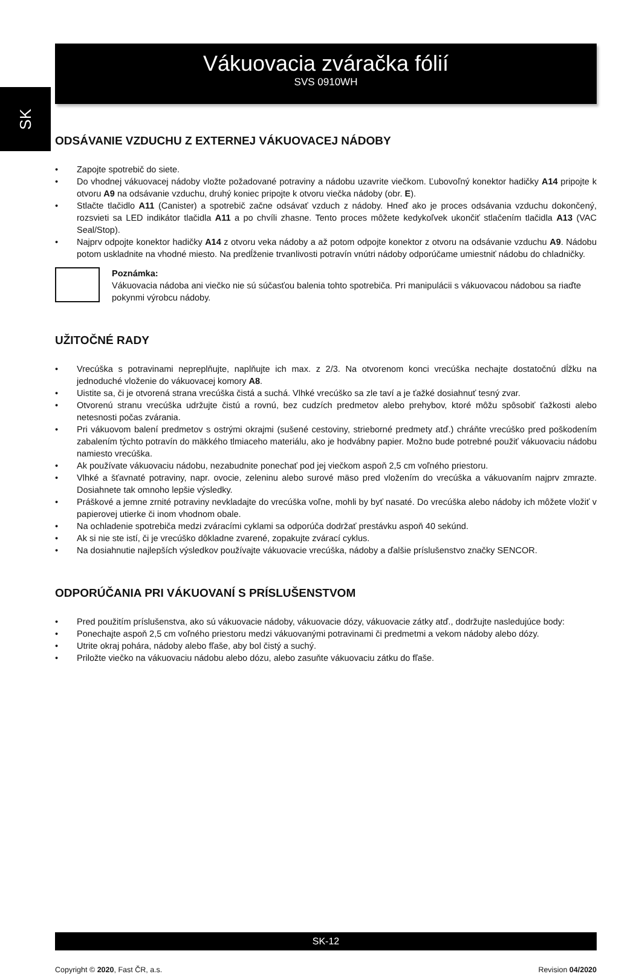SK
Vákuovacia zváračka fólií
SVS 0910WH
ODSÁVANIE VZDUCHU Z EXTERNEJ VÁKUOVACEJ NÁDOBY
Zapojte spotrebič do siete.
Do vhodnej vákuovacej nádoby vložte požadované potraviny a nádobu uzavrite viečkom. Ľubovoľný konektor hadičky A14 pripojte k otvoru A9 na odsávanie vzduchu, druhý koniec pripojte k otvoru viečka nádoby (obr. E).
Stlačte tlačidlo A11 (Canister) a spotrebič začne odsávať vzduch z nádoby. Hneď ako je proces odsávania vzduchu dokončený, rozsvieti sa LED indikátor tlačidla A11 a po chvíli zhasne. Tento proces môžete kedykoľvek ukončiť stlačením tlačidla A13 (VAC Seal/Stop).
Najprv odpojte konektor hadičky A14 z otvoru veka nádoby a až potom odpojte konektor z otvoru na odsávanie vzduchu A9. Nádobu potom uskladnite na vhodné miesto. Na predĺženie trvanlivosti potravín vnútri nádoby odporúčame umiestniť nádobu do chladničky.
Poznámka:
Vákuovacia nádoba ani viečko nie sú súčasťou balenia tohto spotrebiča. Pri manipulácii s vákuovacou nádobou sa riaďte pokynmi výrobcu nádoby.
UŽITOČNÉ RADY
Vrecúška s potravinami nepreplňujte, naplňujte ich max. z 2/3. Na otvorenom konci vrecúška nechajte dostatočnú dĺžku na jednoduché vloženie do vákuovacej komory A8.
Uistite sa, či je otvorená strana vrecúška čistá a suchá. Vlhké vrecúško sa zle taví a je ťažké dosiahnuť tesný zvar.
Otvorenú stranu vrecúška udržujte čistú a rovnú, bez cudzích predmetov alebo prehybov, ktoré môžu spôsobiť ťažkosti alebo netesnosti počas zvárania.
Pri vákuovom balení predmetov s ostrými okrajmi (sušené cestoviny, strieborné predmety atď.) chráňte vrecúško pred poškodením zabalením týchto potravín do mäkkého tlmiaceho materiálu, ako je hodvábny papier. Možno bude potrebné použiť vákuovaciu nádobu namiesto vrecúška.
Ak používate vákuovaciu nádobu, nezabudnite ponechať pod jej viečkom aspoň 2,5 cm voľného priestoru.
Vlhké a šťavnaté potraviny, napr. ovocie, zeleninu alebo surové mäso pred vložením do vrecúška a vákuovaním najprv zmrazte. Dosiahnete tak omnoho lepšie výsledky.
Práškové a jemne zrnité potraviny nevkladajte do vrecúška voľne, mohli by byť nasaté. Do vrecúška alebo nádoby ich môžete vložiť v papierovej utierke či inom vhodnom obale.
Na ochladenie spotrebiča medzi zváracími cyklami sa odporúča dodržať prestávku aspoň 40 sekúnd.
Ak si nie ste istí, či je vrecúško dôkladne zvarené, zopakujte zvárací cyklus.
Na dosiahnutie najlepších výsledkov používajte vákuovacie vrecúška, nádoby a ďalšie príslušenstvo značky SENCOR.
ODPORÚČANIA PRI VÁKUOVANÍ S PRÍSLUŠENSTVOM
Pred použitím príslušenstva, ako sú vákuovacie nádoby, vákuovacie dózy, vákuovacie zátky atď., dodržujte nasledujúce body:
Ponechajte aspoň 2,5 cm voľného priestoru medzi vákuovanými potravinami či predmetmi a vekom nádoby alebo dózy.
Utrite okraj pohára, nádoby alebo fľaše, aby bol čistý a suchý.
Priložte viečko na vákuovaciu nádobu alebo dózu, alebo zasuňte vákuovaciu zátku do fľaše.
SK-12
Copyright © 2020, Fast ČR, a.s. Revision 04/2020